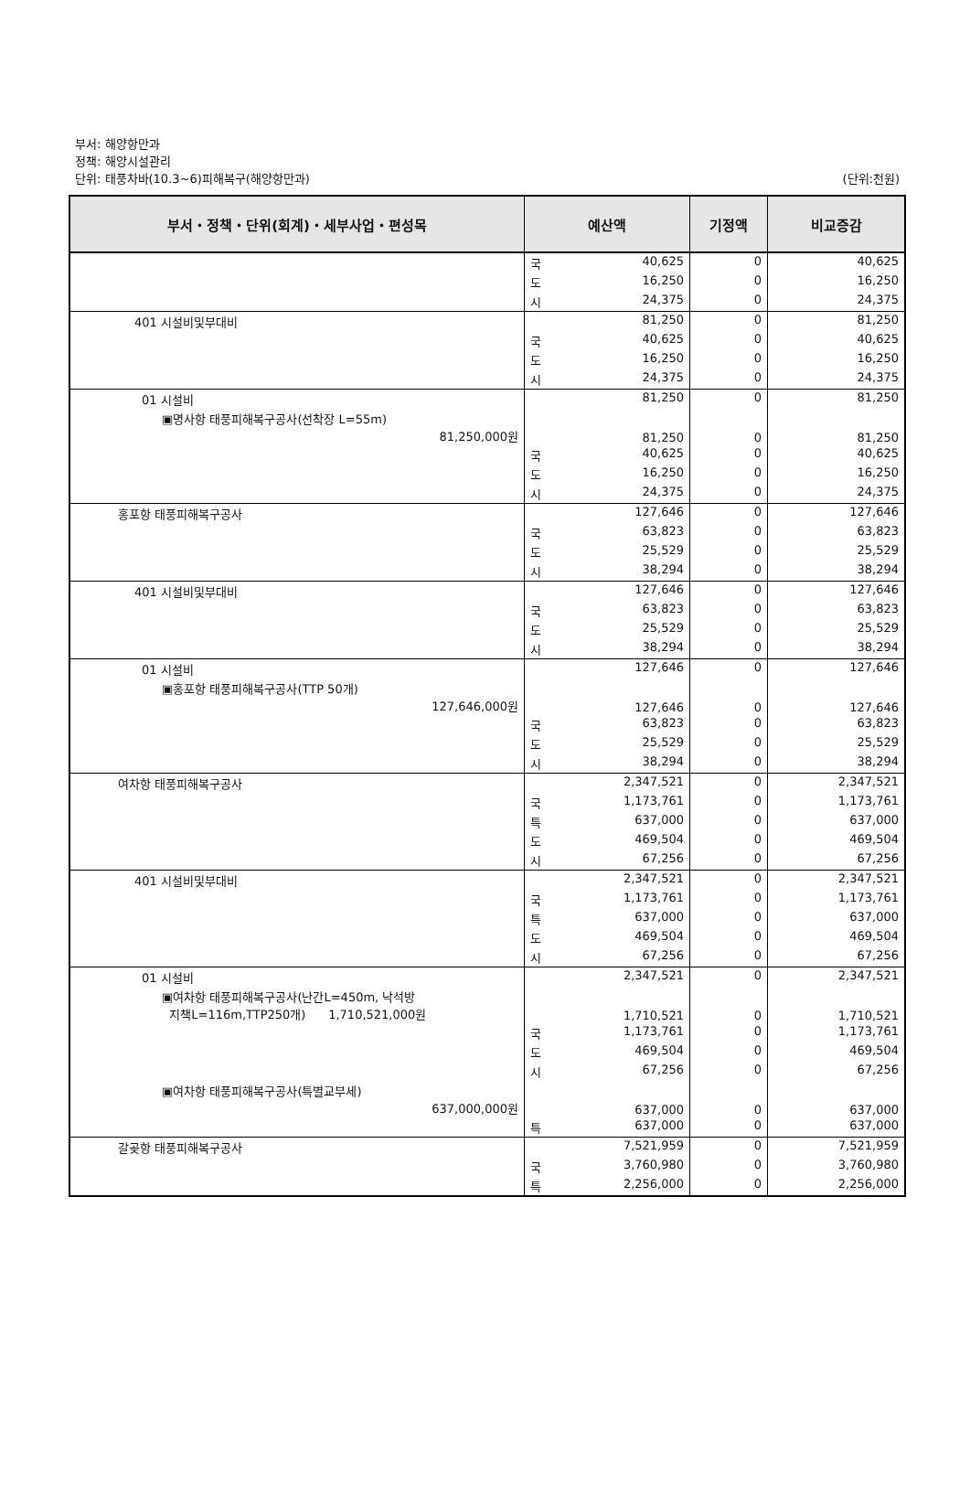부서: 해양항만과
정책: 해양시설관리
단위: 태풍차바(10.3~6)피해복구(해양항만과) (단위:천원)
| 부서・정책・단위(회계)・세부사업・편성목 | 예산액 | | 기정액 | 비교증감 |
| --- | --- | --- | --- | --- |
| | 국 | 40,625 | 0 | 40,625 |
| | 도 | 16,250 | 0 | 16,250 |
| | 시 | 24,375 | 0 | 24,375 |
| 401 시설비및부대비 | | 81,250 | 0 | 81,250 |
| | 국 | 40,625 | 0 | 40,625 |
| | 도 | 16,250 | 0 | 16,250 |
| | 시 | 24,375 | 0 | 24,375 |
| 01 시설비 | | 81,250 | 0 | 81,250 |
| ▣명사항 태풍피해복구공사(선착장 L=55m) 81,250,000원 | | 81,250 | 0 | 81,250 |
| | 국 | 40,625 | 0 | 40,625 |
| | 도 | 16,250 | 0 | 16,250 |
| | 시 | 24,375 | 0 | 24,375 |
| 홍포항 태풍피해복구공사 | | 127,646 | 0 | 127,646 |
| | 국 | 63,823 | 0 | 63,823 |
| | 도 | 25,529 | 0 | 25,529 |
| | 시 | 38,294 | 0 | 38,294 |
| 401 시설비및부대비 | | 127,646 | 0 | 127,646 |
| | 국 | 63,823 | 0 | 63,823 |
| | 도 | 25,529 | 0 | 25,529 |
| | 시 | 38,294 | 0 | 38,294 |
| 01 시설비 | | 127,646 | 0 | 127,646 |
| ▣홍포항 태풍피해복구공사(TTP 50개) 127,646,000원 | | 127,646 | 0 | 127,646 |
| | 국 | 63,823 | 0 | 63,823 |
| | 도 | 25,529 | 0 | 25,529 |
| | 시 | 38,294 | 0 | 38,294 |
| 여차항 태풍피해복구공사 | | 2,347,521 | 0 | 2,347,521 |
| | 국 | 1,173,761 | 0 | 1,173,761 |
| | 특 | 637,000 | 0 | 637,000 |
| | 도 | 469,504 | 0 | 469,504 |
| | 시 | 67,256 | 0 | 67,256 |
| 401 시설비및부대비 | | 2,347,521 | 0 | 2,347,521 |
| | 국 | 1,173,761 | 0 | 1,173,761 |
| | 특 | 637,000 | 0 | 637,000 |
| | 도 | 469,504 | 0 | 469,504 |
| | 시 | 67,256 | 0 | 67,256 |
| 01 시설비 | | 2,347,521 | 0 | 2,347,521 |
| ▣여차항 태풍피해복구공사(난간L=450m, 낙석방 지책L=116m,TTP250개) 1,710,521,000원 | | 1,710,521 | 0 | 1,710,521 |
| | 국 | 1,173,761 | 0 | 1,173,761 |
| | 도 | 469,504 | 0 | 469,504 |
| | 시 | 67,256 | 0 | 67,256 |
| ▣여차항 태풍피해복구공사(특별교부세) 637,000,000원 | | 637,000 | 0 | 637,000 |
| | 특 | 637,000 | 0 | 637,000 |
| 갈곶항 태풍피해복구공사 | | 7,521,959 | 0 | 7,521,959 |
| | 국 | 3,760,980 | 0 | 3,760,980 |
| | 특 | 2,256,000 | 0 | 2,256,000 |